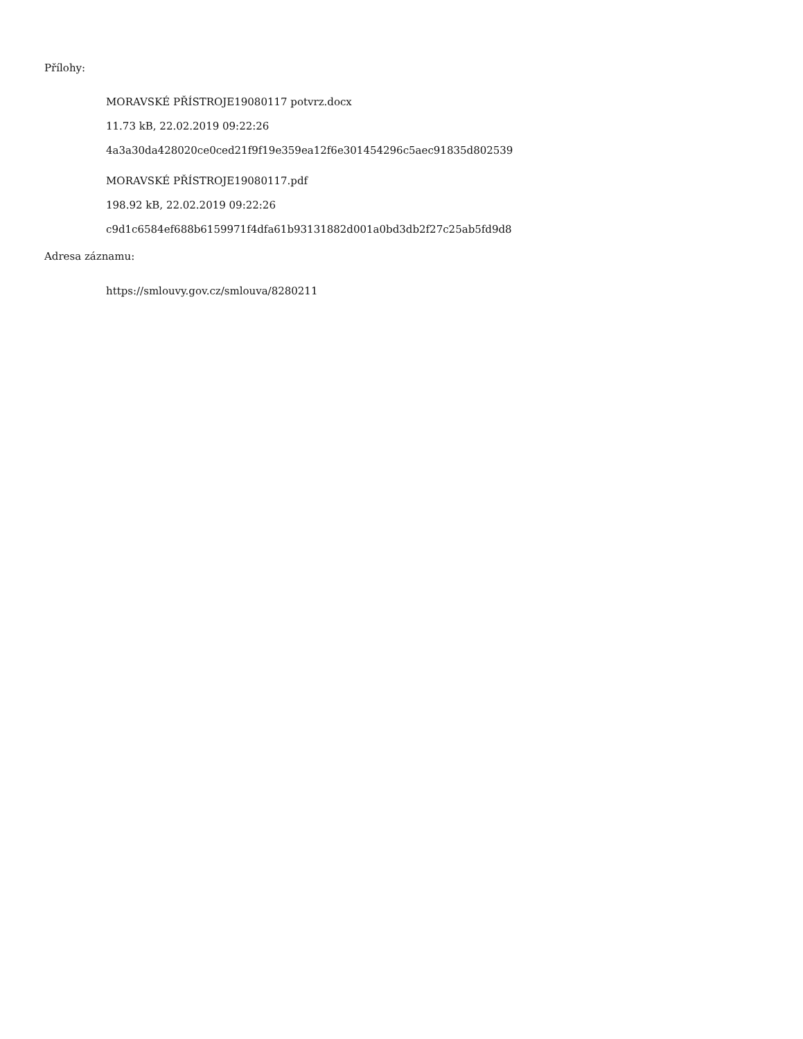Přílohy:
MORAVSKÉ PŘÍSTROJE19080117 potvrz.docx
11.73 kB, 22.02.2019 09:22:26
4a3a30da428020ce0ced21f9f19e359ea12f6e301454296c5aec91835d802539
MORAVSKÉ PŘÍSTROJE19080117.pdf
198.92 kB, 22.02.2019 09:22:26
c9d1c6584ef688b6159971f4dfa61b93131882d001a0bd3db2f27c25ab5fd9d8
Adresa záznamu:
https://smlouvy.gov.cz/smlouva/8280211